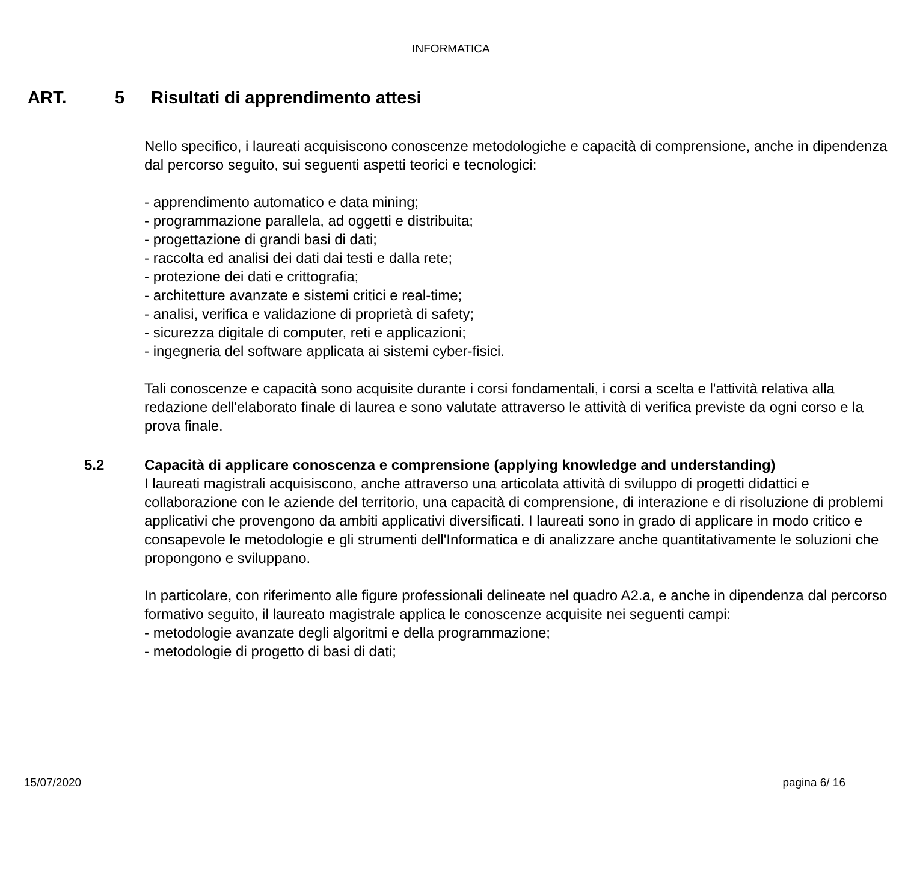INFORMATICA
ART. 5 Risultati di apprendimento attesi
Nello specifico, i laureati acquisiscono conoscenze metodologiche e capacità di comprensione, anche in dipendenza dal percorso seguito, sui seguenti aspetti teorici e tecnologici:
- apprendimento automatico e data mining;
- programmazione parallela, ad oggetti e distribuita;
- progettazione di grandi basi di dati;
- raccolta ed analisi dei dati dai testi e dalla rete;
- protezione dei dati e crittografia;
- architetture avanzate e sistemi critici e real-time;
- analisi, verifica e validazione di proprietà di safety;
- sicurezza digitale di computer, reti e applicazioni;
- ingegneria del software applicata ai sistemi cyber-fisici.
Tali conoscenze e capacità sono acquisite durante i corsi fondamentali, i corsi a scelta e l'attività relativa alla redazione dell'elaborato finale di laurea e sono valutate attraverso le attività di verifica previste da ogni corso e la prova finale.
5.2 Capacità di applicare conoscenza e comprensione (applying knowledge and understanding)
I laureati magistrali acquisiscono, anche attraverso una articolata attività di sviluppo di progetti didattici e collaborazione con le aziende del territorio, una capacità di comprensione, di interazione e di risoluzione di problemi applicativi che provengono da ambiti applicativi diversificati. I laureati sono in grado di applicare in modo critico e consapevole le metodologie e gli strumenti dell'Informatica e di analizzare anche quantitativamente le soluzioni che propongono e sviluppano.
In particolare, con riferimento alle figure professionali delineate nel quadro A2.a, e anche in dipendenza dal percorso formativo seguito, il laureato magistrale applica le conoscenze acquisite nei seguenti campi:
- metodologie avanzate degli algoritmi e della programmazione;
- metodologie di progetto di basi di dati;
15/07/2020 pagina 6/ 16